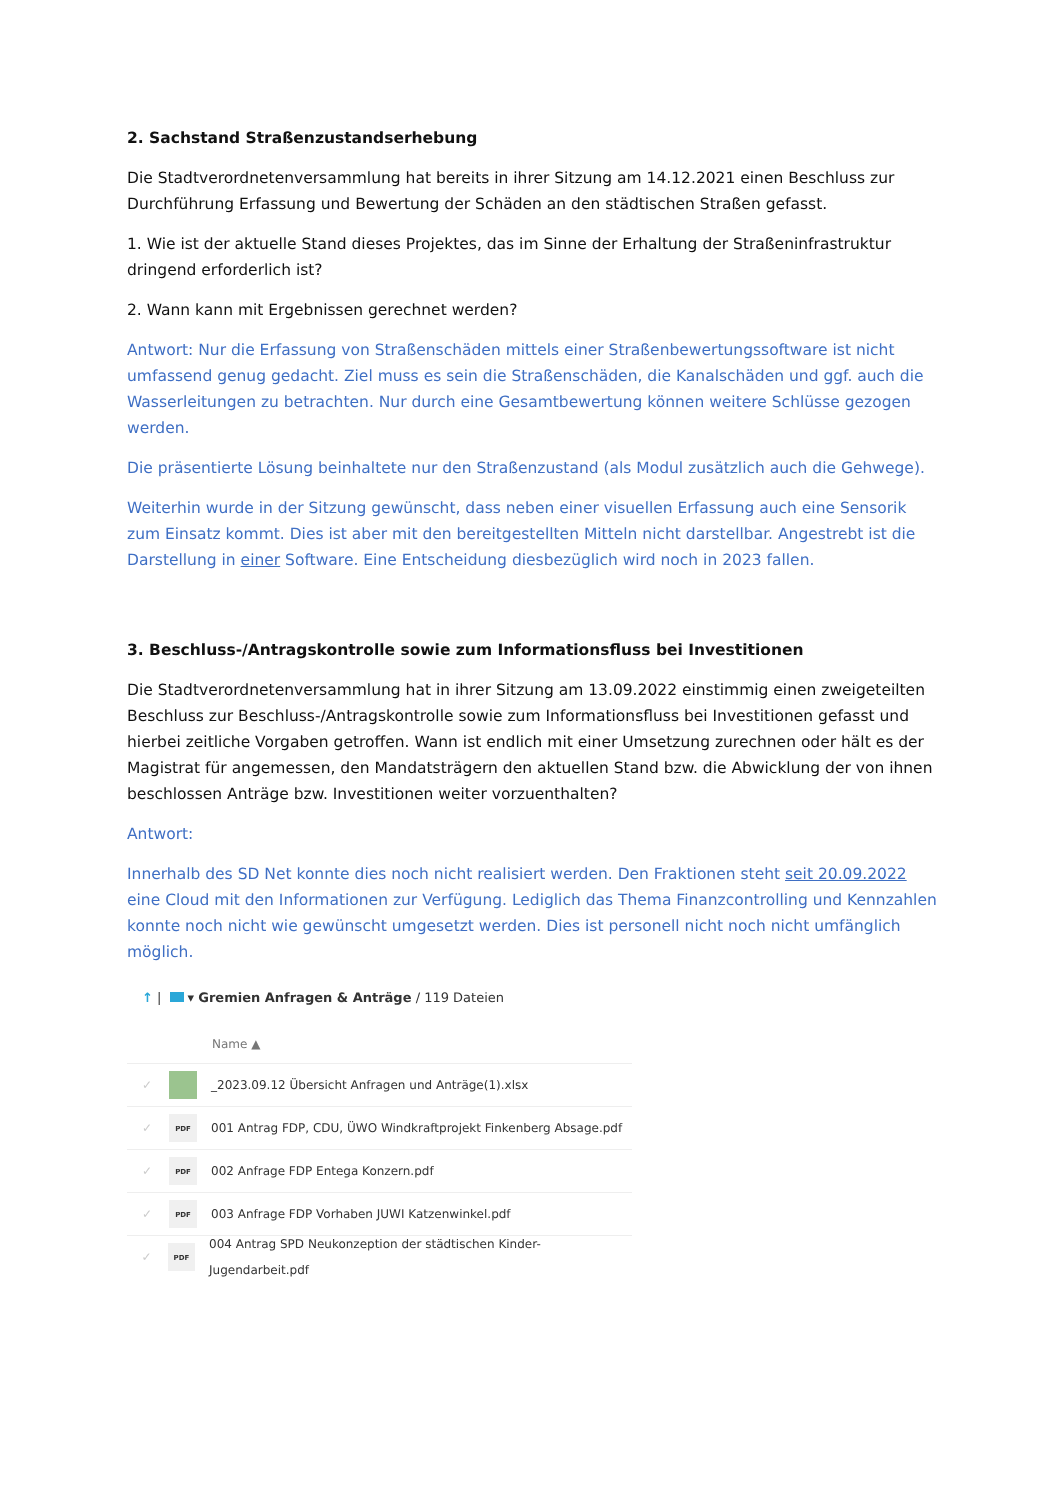2. Sachstand Straßenzustandserhebung
Die Stadtverordnetenversammlung hat bereits in ihrer Sitzung am 14.12.2021 einen Beschluss zur Durchführung Erfassung und Bewertung der Schäden an den städtischen Straßen gefasst.
1. Wie ist der aktuelle Stand dieses Projektes, das im Sinne der Erhaltung der Straßeninfrastruktur dringend erforderlich ist?
2. Wann kann mit Ergebnissen gerechnet werden?
Antwort: Nur die Erfassung von Straßenschäden mittels einer Straßenbewertungssoftware ist nicht umfassend genug gedacht. Ziel muss es sein die Straßenschäden, die Kanalschäden und ggf. auch die Wasserleitungen zu betrachten. Nur durch eine Gesamtbewertung können weitere Schlüsse gezogen werden.
Die präsentierte Lösung beinhaltete nur den Straßenzustand (als Modul zusätzlich auch die Gehwege).
Weiterhin wurde in der Sitzung gewünscht, dass neben einer visuellen Erfassung auch eine Sensorik zum Einsatz kommt. Dies ist aber mit den bereitgestellten Mitteln nicht darstellbar. Angestrebt ist die Darstellung in einer Software. Eine Entscheidung diesbezüglich wird noch in 2023 fallen.
3. Beschluss-/Antragskontrolle sowie zum Informationsfluss bei Investitionen
Die Stadtverordnetenversammlung hat in ihrer Sitzung am 13.09.2022 einstimmig einen zweigeteilten Beschluss zur Beschluss-/Antragskontrolle sowie zum Informationsfluss bei Investitionen gefasst und hierbei zeitliche Vorgaben getroffen. Wann ist endlich mit einer Umsetzung zurechnen oder hält es der Magistrat für angemessen, den Mandatsträgern den aktuellen Stand bzw. die Abwicklung der von ihnen beschlossen Anträge bzw. Investitionen weiter vorzuenthalten?
Antwort:
Innerhalb des SD Net konnte dies noch nicht realisiert werden. Den Fraktionen steht seit 20.09.2022 eine Cloud mit den Informationen zur Verfügung. Lediglich das Thema Finanzcontrolling und Kennzahlen konnte noch nicht wie gewünscht umgesetzt werden. Dies ist personell nicht noch nicht umfänglich möglich.
↑ | ▾ Gremien Anfragen & Anträge / 119 Dateien
Name ▲
✓ _2023.09.12 Übersicht Anfragen und Anträge(1).xlsx
✓ PDF 001 Antrag FDP, CDU, ÜWO Windkraftprojekt Finkenberg Absage.pdf
✓ PDF 002 Anfrage FDP Entega Konzern.pdf
✓ PDF 003 Anfrage FDP Vorhaben JUWI Katzenwinkel.pdf
✓ PDF 004 Antrag SPD Neukonzeption der städtischen Kinder- Jugendarbeit.pdf